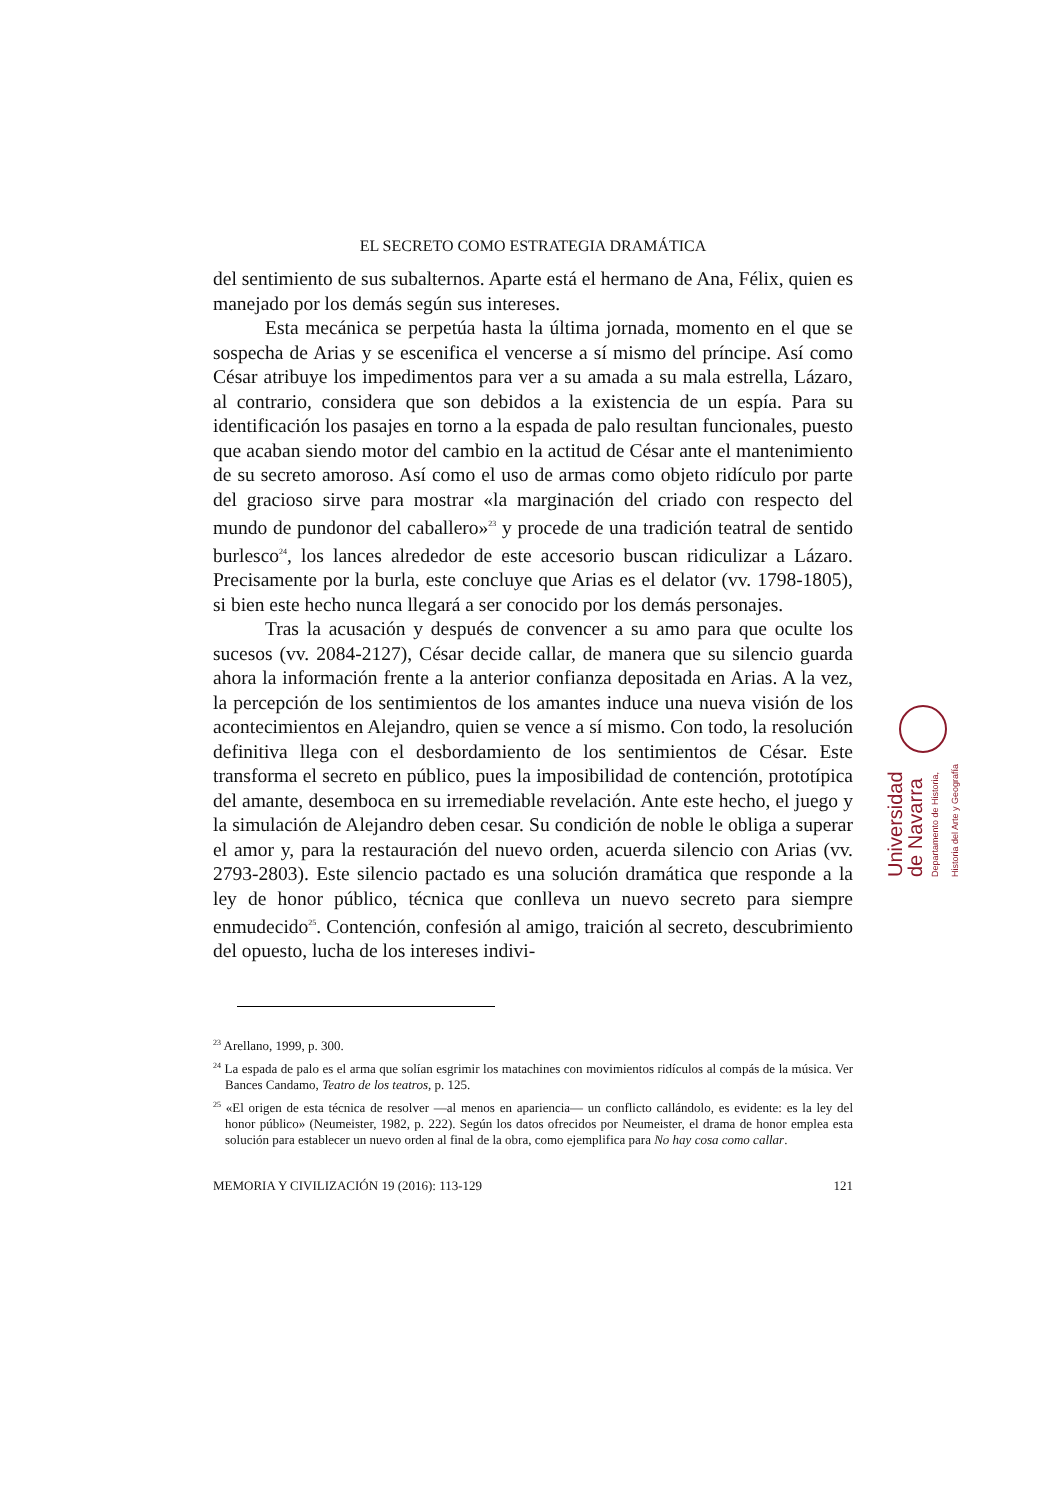EL SECRETO COMO ESTRATEGIA DRAMÁTICA
del sentimiento de sus subalternos. Aparte está el hermano de Ana, Félix, quien es manejado por los demás según sus intereses.
Esta mecánica se perpetúa hasta la última jornada, momento en el que se sospecha de Arias y se escenifica el vencerse a sí mismo del príncipe. Así como César atribuye los impedimentos para ver a su amada a su mala estrella, Lázaro, al contrario, considera que son debidos a la existencia de un espía. Para su identificación los pasajes en torno a la espada de palo resultan funcionales, puesto que acaban siendo motor del cambio en la actitud de César ante el mantenimiento de su secreto amoroso. Así como el uso de armas como objeto ridículo por parte del gracioso sirve para mostrar «la marginación del criado con respecto del mundo de pundonor del caballero»<sup>23</sup> y procede de una tradición teatral de sentido burlesco<sup>24</sup>, los lances alrededor de este accesorio buscan ridiculizar a Lázaro. Precisamente por la burla, este concluye que Arias es el delator (vv. 1798-1805), si bien este hecho nunca llegará a ser conocido por los demás personajes.
Tras la acusación y después de convencer a su amo para que oculte los sucesos (vv. 2084-2127), César decide callar, de manera que su silencio guarda ahora la información frente a la anterior confianza depositada en Arias. A la vez, la percepción de los sentimientos de los amantes induce una nueva visión de los acontecimientos en Alejandro, quien se vence a sí mismo. Con todo, la resolución definitiva llega con el desbordamiento de los sentimientos de César. Este transforma el secreto en público, pues la imposibilidad de contención, prototípica del amante, desemboca en su irremediable revelación. Ante este hecho, el juego y la simulación de Alejandro deben cesar. Su condición de noble le obliga a superar el amor y, para la restauración del nuevo orden, acuerda silencio con Arias (vv. 2793-2803). Este silencio pactado es una solución dramática que responde a la ley de honor público, técnica que conlleva un nuevo secreto para siempre enmudecido<sup>25</sup>. Contención, confesión al amigo, traición al secreto, descubrimiento del opuesto, lucha de los intereses indivi-
<sup>23</sup> Arellano, 1999, p. 300.
<sup>24</sup> La espada de palo es el arma que solían esgrimir los matachines con movimientos ridículos al compás de la música. Ver Bances Candamo, Teatro de los teatros, p. 125.
<sup>25</sup> «El origen de esta técnica de resolver —al menos en apariencia— un conflicto callándolo, es evidente: es la ley del honor público» (Neumeister, 1982, p. 222). Según los datos ofrecidos por Neumeister, el drama de honor emplea esta solución para establecer un nuevo orden al final de la obra, como ejemplifica para No hay cosa como callar.
MEMORIA Y CIVILIZACIÓN 19 (2016): 113-129 121
Universidad de Navarra
Departamento de Historia, Historia del Arte y Geografía